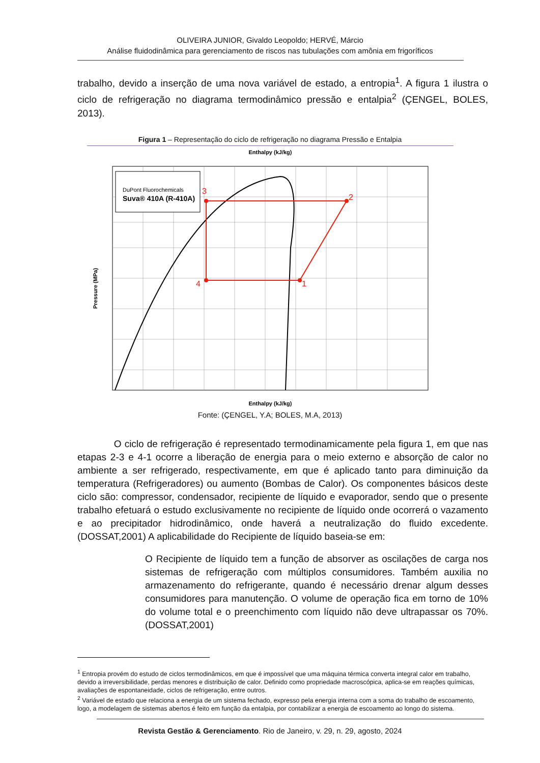OLIVEIRA JUNIOR, Givaldo Leopoldo; HERVÉ, Márcio
Análise fluidodinâmica para gerenciamento de riscos nas tubulações com amônia em frigoríficos
trabalho, devido a inserção de uma nova variável de estado, a entropia<sup>1</sup>. A figura 1 ilustra o ciclo de refrigeração no diagrama termodinâmico pressão e entalpia<sup>2</sup> (ÇENGEL, BOLES, 2013).
Figura 1 – Representação do ciclo de refrigeração no diagrama Pressão e Entalpia
Enthalpy (kJ/kg)
DuPont Fluorochemicals
Suva® 410A (R-410A)
3
2
1
4
Enthalpy (kJ/kg)
Pressure (MPa)
Fonte: (ÇENGEL, Y.A; BOLES, M.A, 2013)
O ciclo de refrigeração é representado termodinamicamente pela figura 1, em que nas etapas 2-3 e 4-1 ocorre a liberação de energia para o meio externo e absorção de calor no ambiente a ser refrigerado, respectivamente, em que é aplicado tanto para diminuição da temperatura (Refrigeradores) ou aumento (Bombas de Calor). Os componentes básicos deste ciclo são: compressor, condensador, recipiente de líquido e evaporador, sendo que o presente trabalho efetuará o estudo exclusivamente no recipiente de líquido onde ocorrerá o vazamento e ao precipitador hidrodinâmico, onde haverá a neutralização do fluido excedente. (DOSSAT,2001) A aplicabilidade do Recipiente de líquido baseia-se em:
O Recipiente de líquido tem a função de absorver as oscilações de carga nos sistemas de refrigeração com múltiplos consumidores. Também auxilia no armazenamento do refrigerante, quando é necessário drenar algum desses consumidores para manutenção. O volume de operação fica em torno de 10% do volume total e o preenchimento com líquido não deve ultrapassar os 70%. (DOSSAT,2001)
<sup>1</sup> Entropia provém do estudo de ciclos termodinâmicos, em que é impossível que uma máquina térmica converta integral calor em trabalho, devido a irreversibilidade, perdas menores e distribuição de calor. Definido como propriedade macroscópica, aplica-se em reações químicas, avaliações de espontaneidade, ciclos de refrigeração, entre outros.
<sup>2</sup> Variável de estado que relaciona a energia de um sistema fechado, expresso pela energia interna com a soma do trabalho de escoamento, logo, a modelagem de sistemas abertos é feito em função da entalpia, por contabilizar a energia de escoamento ao longo do sistema.
Revista Gestão & Gerenciamento. Rio de Janeiro, v. 29, n. 29, agosto, 2024